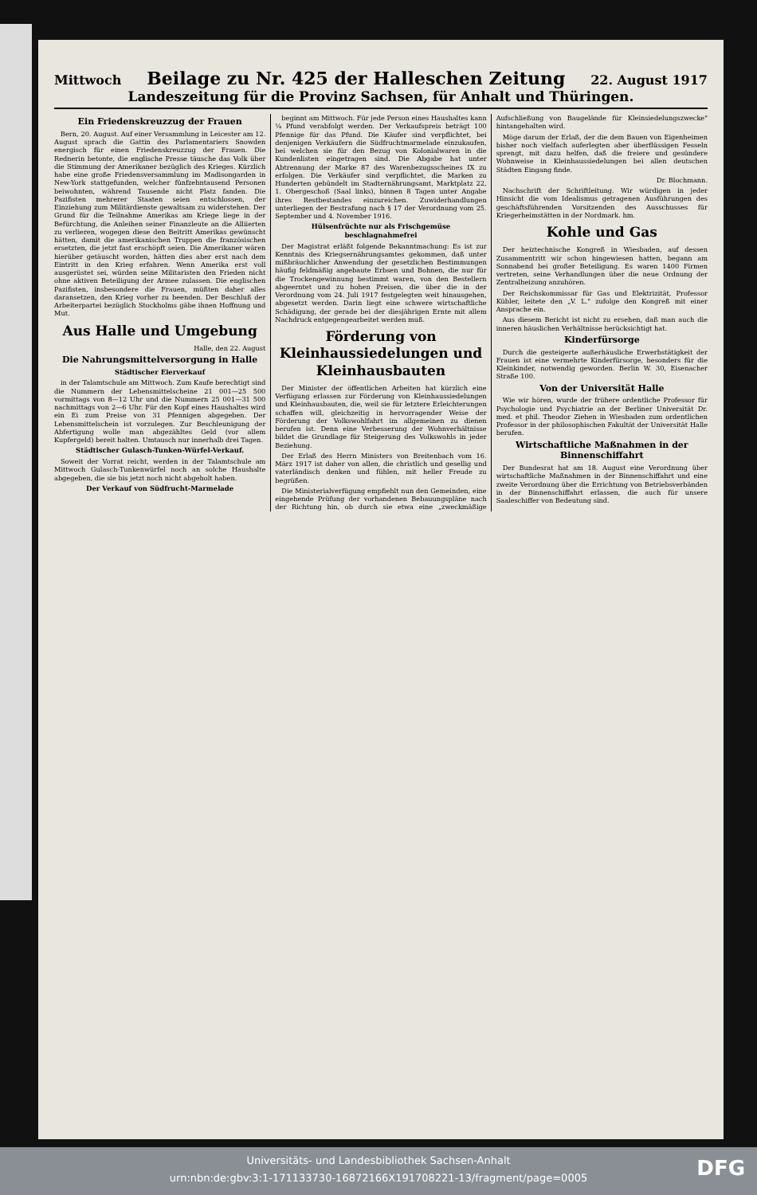Mittwoch Beilage zu Nr. 425 der Halleschen Zeitung 22. August 1917
Landeszeitung für die Provinz Sachsen, für Anhalt und Thüringen.
Ein Friedenskreuzzug der Frauen
Bern, 20. August. Auf einer Versammlung in Leicester am 12. August sprach die Gattin des Parlamentariers Snowden energisch für einen Friedenskreuzzug der Frauen. Die Rednerin betonte, die englische Presse täusche das Volk über die Stimmung der Amerikaner bezüglich des Krieges. Kürzlich habe eine große Friedensversammlung im Madisongarden in New-York stattgefunden, welcher fünfzehntausend Personen beiwohnten, während Tausende nicht Platz fanden. Die Pazifisten mehrerer Staaten seien entschlossen, der Einziehung zum Militärdienste gewaltsam zu widerstehen. Der Grund für die Teilnahme Amerikas am Kriege liege in der Befürchtung, die Anleihen seiner Finanzleute an die Alliierten zu verlieren, wogegen diese den Beitritt Amerikas gewünscht hätten, damit die amerikanischen Truppen die französischen ersetzten, die jetzt fast erschöpft seien. Die Amerikaner wären hierüber getäuscht worden, hätten dies aber erst nach dem Eintritt in den Krieg erfahren. Wenn Amerika erst voll ausgerüstet sei, würden seine Militaristen den Frieden nicht ohne aktiven Beteiligung der Armee zulassen. Die englischen Pazifisten, insbesondere die Frauen, müßten daher alles daransetzen, den Krieg vorher zu beenden. Der Beschluß der Arbeiterpartei bezüglich Stockholms gäbe ihnen Hoffnung und Mut.
Aus Halle und Umgebung
Halle, den 22. August
Die Nahrungsmittelversorgung in Halle
Städtischer Eierverkauf
in der Talamtschule am Mittwoch. Zum Kaufe berechtigt sind die Nummern der Lebensmittelscheine 21 001—25 500 vormittags von 8—12 Uhr und die Nummern 25 001—31 500 nachmittags von 2—6 Uhr. Für den Kopf eines Haushaltes wird ein Ei zum Preise von 31 Pfennigen abgegeben. Der Lebensmittelschein ist vorzulegen. Zur Beschleunigung der Abfertigung wolle man abgezähltes Geld (vor allem Kupfergeld) bereit halten. Umtausch nur innerhalb drei Tagen.
Städtischer Gulasch-Tunken-Würfel-Verkauf.
Soweit der Vorrat reicht, werden in der Talamtschule am Mittwoch Gulasch-Tunkenwürfel noch an solche Haushalte abgegeben, die sie bis jetzt noch nicht abgeholt haben.
Der Verkauf von Südfrucht-Marmelade
beginnt am Mittwoch. Für jede Person eines Haushaltes kann ¼ Pfund verabfolgt werden. Der Verkaufspreis beträgt 100 Pfennige für das Pfund. Die Käufer sind verpflichtet, bei denjenigen Verkäufern die Südfruchtmarmelade einzukaufen, bei welchen sie für den Bezug von Kolonialwaren in die Kundenlisten eingetragen sind. Die Abgabe hat unter Abtrennung der Marke 87 des Warenbezugsscheines IX zu erfolgen. Die Verkäufer sind verpflichtet, die Marken zu Hunderten gebündelt im Stadternährungsamt, Marktplatz 22, 1. Obergeschoß (Saal links), binnen 8 Tagen unter Angabe ihres Restbestandes einzureichen. Zuwiderhandlungen unterliegen der Bestrafung nach § 17 der Verordnung vom 25. September und 4. November 1916.
Hülsenfrüchte nur als Frischgemüse beschlagnahmefrei
Der Magistrat erläßt folgende Bekanntmachung: Es ist zur Kenntnis des Kriegsernährungsamtes gekommen, daß unter mißbräuchlicher Anwendung der gesetzlichen Bestimmungen häufig feldmäßig angebaute Erbsen und Bohnen, die nur für die Trockengewinnung bestimmt waren, von den Bestellern abgeerntet und zu hohen Preisen, die über die in der Verordnung vom 24. Juli 1917 festgelegten weit hinausgehen, abgesetzt werden. Darin liegt eine schwere wirtschaftliche Schädigung, der gerade bei der diesjährigen Ernte mit allem Nachdruck entgegengearbeitet werden muß.
Förderung von Kleinhaussiedelungen und Kleinhausbauten
Der Minister der öffentlichen Arbeiten hat kürzlich eine Verfügung erlassen zur Förderung von Kleinhaussiedelungen und Kleinhausbauten, die, weil sie für letztere Erleichterungen schaffen will, gleichzeitig in hervorragender Weise der Förderung der Volkswohlfahrt im allgemeinen zu dienen berufen ist. Denn eine Verbesserung der Wohnverhältnisse bildet die Grundlage für Steigerung des Volkswohls in jeder Beziehung.
Der Erlaß des Herrn Ministers von Breitenbach vom 16. März 1917 ist daher von allen, die christlich und gesellig und vaterländisch denken und fühlen, mit heller Freude zu begrüßen.
Die Ministerialverfügung empfiehlt nun den Gemeinden, eine eingehende Prüfung der vorhandenen Bebauungspläne nach der Richtung hin, ob durch sie etwa eine „zweckmäßige Aufschließung von Baugelände für Kleinsiedelungszwecke" hintangehalten wird.
Möge darum der Erlaß, der die dem Bauen von Eigenheimen bisher noch vielfach auferlegten aber überflüssigen Fesseln sprengt, mit dazu helfen, daß die freiere und gesündere Wohnweise in Kleinhaussiedelungen bei allen deutschen Städten Eingang finde.
Dr. Blochmann.
Nachschrift der Schriftleitung. Wir würdigen in jeder Hinsicht die vom Idealismus getragenen Ausführungen des geschäftsführenden Vorsitzenden des Ausschusses für Kriegerheimstätten in der Nordmark. hm.
Kohle und Gas
Der heiztechnische Kongreß in Wiesbaden, auf dessen Zusammentritt wir schon hingewiesen hatten, begann am Sonnabend bei großer Beteiligung. Es waren 1400 Firmen vertreten, seine Verhandlungen über die neue Ordnung der Zentralheizung anzuhören.
Der Reichskommissar für Gas und Elektrizität, Professor Kübler, leitete den „V. L." zufolge den Kongreß mit einer Ansprache ein.
Aus diesem Bericht ist nicht zu ersehen, daß man auch die inneren häuslichen Verhältnisse berücksichtigt hat.
Kinderfürsorge
Durch die gesteigerte außerhäusliche Erwerbstätigkeit der Frauen ist eine vermehrte Kinderfürsorge, besonders für die Kleinkinder, notwendig geworden. Berlin W. 30, Eisenacher Straße 100.
Von der Universität Halle
Wie wir hören, wurde der frühere ordentliche Professor für Psychologie und Psychiatrie an der Berliner Universität Dr. med. et phil. Theodor Ziehen in Wiesbaden zum ordentlichen Professor in der philosophischen Fakultät der Universität Halle berufen.
Wirtschaftliche Maßnahmen in der Binnenschiffahrt
Der Bundesrat hat am 18. August eine Verordnung über wirtschaftliche Maßnahmen in der Binnenschiffahrt und eine zweite Verordnung über die Errichtung von Betriebsverbänden in der Binnenschiffahrt erlassen, die auch für unsere Saaleschiffer von Bedeutung sind.
Universitäts- und Landesbibliothek Sachsen-Anhalt
urn:nbn:de:gbv:3:1-171133730-16872166X191708221-13/fragment/page=0005
DFG